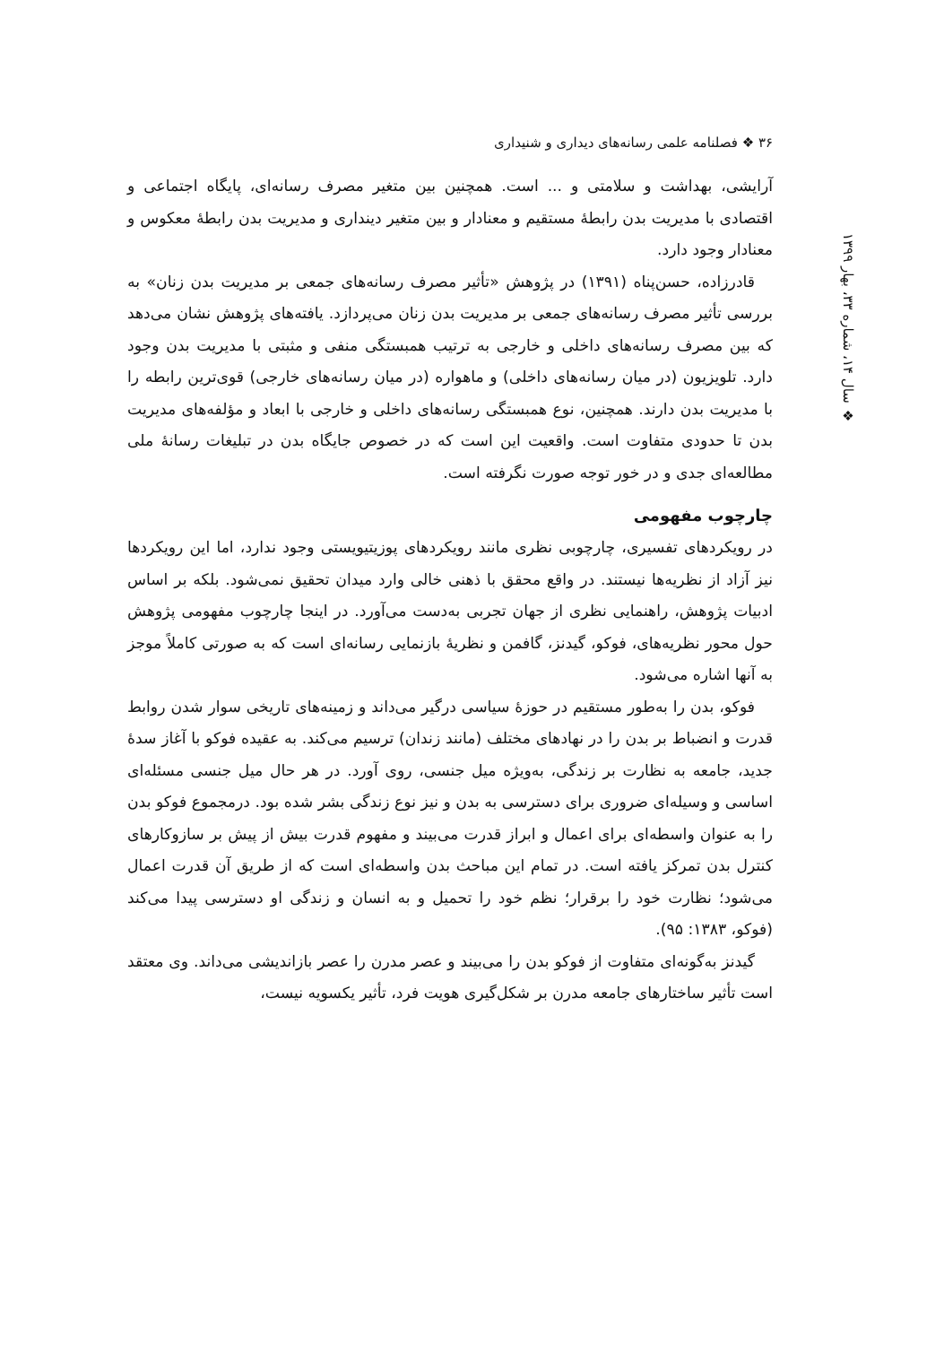۳۶ ❖ فصلنامه علمی رسانه‌های دیداری و شنیداری
❖ سال ۱۴، شماره ۳۳، بهار ۱۳۹۹
آرایشی، بهداشت و سلامتی و ... است. همچنین بین متغیر مصرف رسانه‌ای، پایگاه اجتماعی و اقتصادی با مدیریت بدن رابطهٔ مستقیم و معنادار و بین متغیر دینداری و مدیریت بدن رابطهٔ معکوس و معنادار وجود دارد.
قادرزاده، حسن‌پناه (۱۳۹۱) در پژوهش «تأثیر مصرف رسانه‌های جمعی بر مدیریت بدن زنان» به بررسی تأثیر مصرف رسانه‌های جمعی بر مدیریت بدن زنان می‌پردازد. یافته‌های پژوهش نشان می‌دهد که بین مصرف رسانه‌های داخلی و خارجی به ترتیب همبستگی منفی و مثبتی با مدیریت بدن وجود دارد. تلویزیون (در میان رسانه‌های داخلی) و ماهواره (در میان رسانه‌های خارجی) قوی‌ترین رابطه را با مدیریت بدن دارند. همچنین، نوع همبستگی رسانه‌های داخلی و خارجی با ابعاد و مؤلفه‌های مدیریت بدن تا حدودی متفاوت است. واقعیت این است که در خصوص جایگاه بدن در تبلیغات رسانهٔ ملی مطالعه‌ای جدی و در خور توجه صورت نگرفته است.
چارچوب مفهومی
در رویکردهای تفسیری، چارچوبی نظری مانند رویکردهای پوزیتیویستی وجود ندارد، اما این رویکردها نیز آزاد از نظریه‌ها نیستند. در واقع محقق با ذهنی خالی وارد میدان تحقیق نمی‌شود. بلکه بر اساس ادبیات پژوهش، راهنمایی نظری از جهان تجربی به‌دست می‌آورد. در اینجا چارچوب مفهومی پژوهش حول محور نظریه‌های، فوکو، گیدنز، گافمن و نظریهٔ بازنمایی رسانه‌ای است که به صورتی کاملاً موجز به آنها اشاره می‌شود.
فوکو، بدن را به‌طور مستقیم در حوزهٔ سیاسی درگیر می‌داند و زمینه‌های تاریخی سوار شدن روابط قدرت و انضباط بر بدن را در نهادهای مختلف (مانند زندان) ترسیم می‌کند. به عقیده فوکو با آغاز سدهٔ جدید، جامعه به نظارت بر زندگی، به‌ویژه میل جنسی، روی آورد. در هر حال میل جنسی مسئله‌ای اساسی و وسیله‌ای ضروری برای دسترسی به بدن و نیز نوع زندگی بشر شده بود. درمجموع فوکو بدن را به عنوان واسطه‌ای برای اعمال و ابراز قدرت می‌بیند و مفهوم قدرت بیش از پیش بر سازوکارهای کنترل بدن تمرکز یافته است. در تمام این مباحث بدن واسطه‌ای است که از طریق آن قدرت اعمال می‌شود؛ نظارت خود را برقرار؛ نظم خود را تحمیل و به انسان و زندگی او دسترسی پیدا می‌کند (فوکو، ۱۳۸۳: ۹۵).
گیدنز به‌گونه‌ای متفاوت از فوکو بدن را می‌بیند و عصر مدرن را عصر بازاندیشی می‌داند. وی معتقد است تأثیر ساختارهای جامعه مدرن بر شکل‌گیری هویت فرد، تأثیر یکسویه نیست،